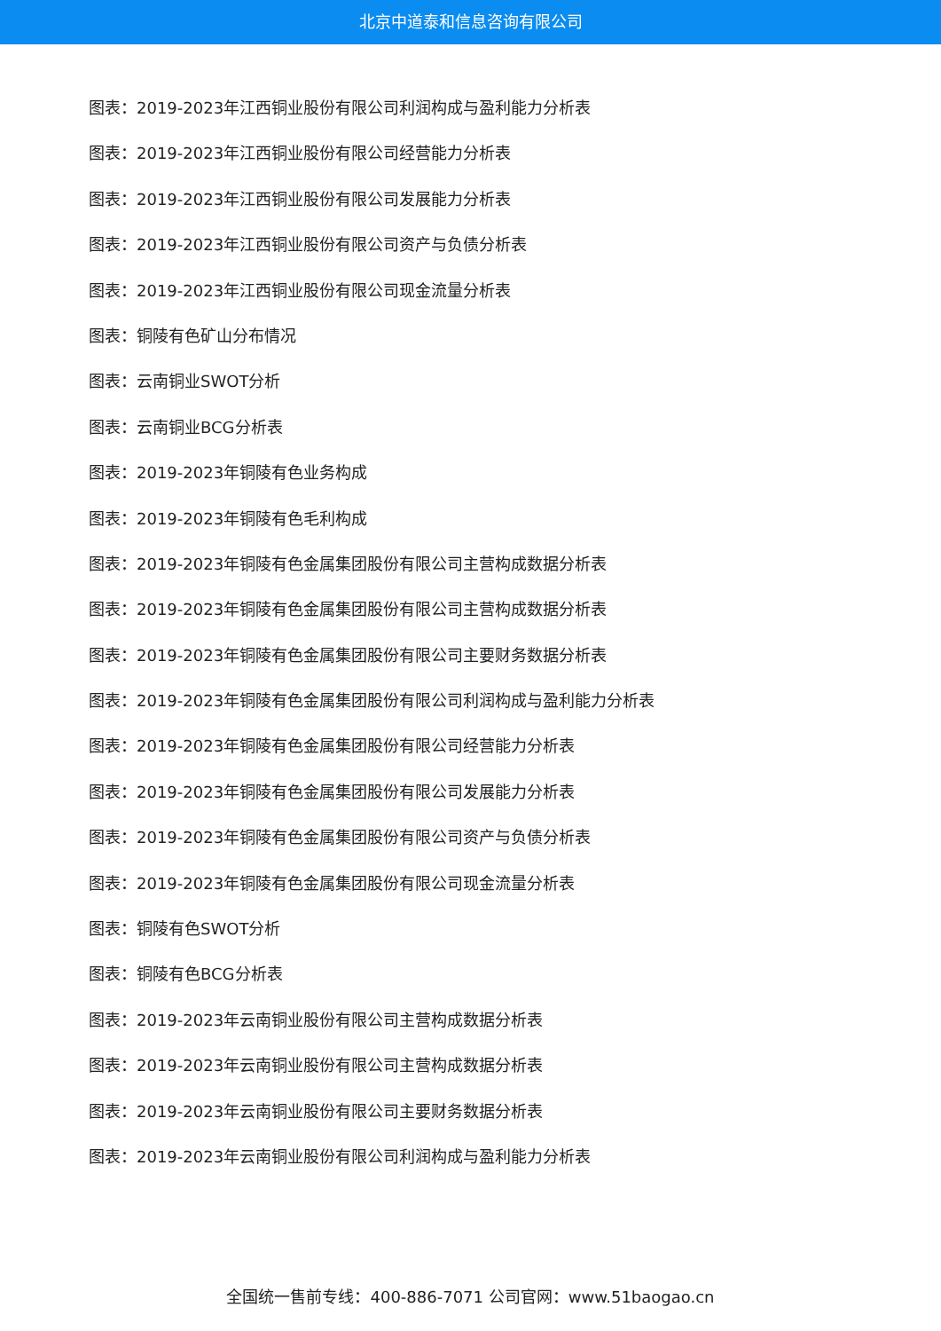北京中道泰和信息咨询有限公司
图表：2019-2023年江西铜业股份有限公司利润构成与盈利能力分析表
图表：2019-2023年江西铜业股份有限公司经营能力分析表
图表：2019-2023年江西铜业股份有限公司发展能力分析表
图表：2019-2023年江西铜业股份有限公司资产与负债分析表
图表：2019-2023年江西铜业股份有限公司现金流量分析表
图表：铜陵有色矿山分布情况
图表：云南铜业SWOT分析
图表：云南铜业BCG分析表
图表：2019-2023年铜陵有色业务构成
图表：2019-2023年铜陵有色毛利构成
图表：2019-2023年铜陵有色金属集团股份有限公司主营构成数据分析表
图表：2019-2023年铜陵有色金属集团股份有限公司主营构成数据分析表
图表：2019-2023年铜陵有色金属集团股份有限公司主要财务数据分析表
图表：2019-2023年铜陵有色金属集团股份有限公司利润构成与盈利能力分析表
图表：2019-2023年铜陵有色金属集团股份有限公司经营能力分析表
图表：2019-2023年铜陵有色金属集团股份有限公司发展能力分析表
图表：2019-2023年铜陵有色金属集团股份有限公司资产与负债分析表
图表：2019-2023年铜陵有色金属集团股份有限公司现金流量分析表
图表：铜陵有色SWOT分析
图表：铜陵有色BCG分析表
图表：2019-2023年云南铜业股份有限公司主营构成数据分析表
图表：2019-2023年云南铜业股份有限公司主营构成数据分析表
图表：2019-2023年云南铜业股份有限公司主要财务数据分析表
图表：2019-2023年云南铜业股份有限公司利润构成与盈利能力分析表
全国统一售前专线：400-886-7071 公司官网：www.51baogao.cn